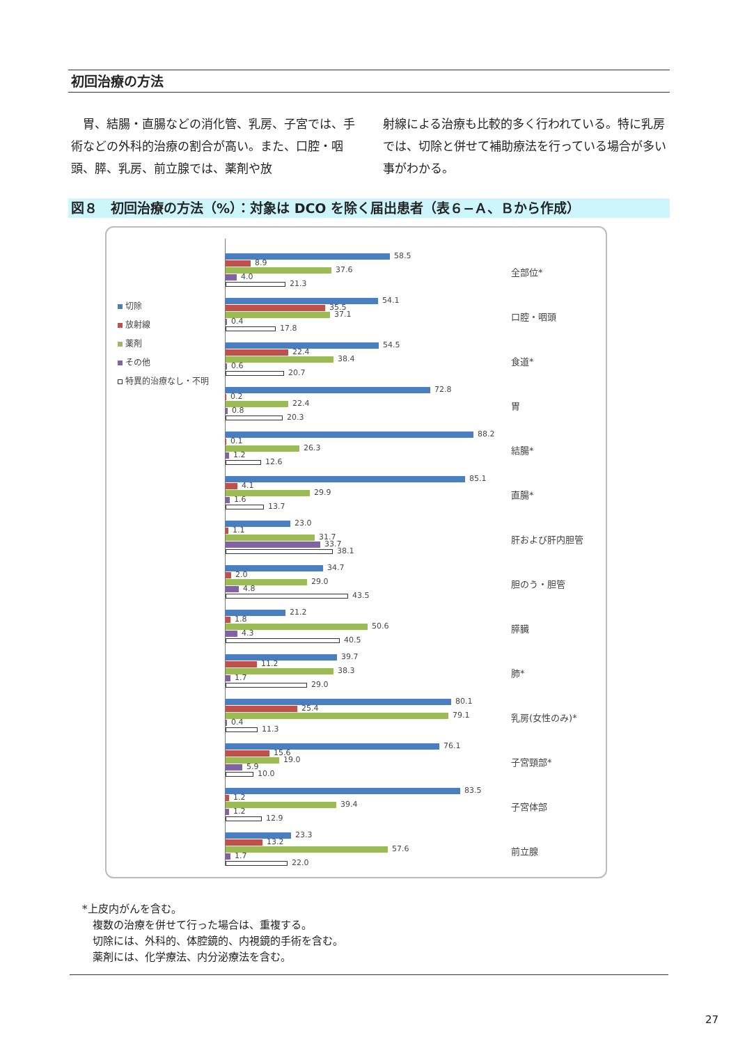初回治療の方法
　胃、結腸・直腸などの消化管、乳房、子宮では、手術などの外科的治療の割合が高い。また、口腔・咽頭、膵、乳房、前立腺では、薬剤や放
射線による治療も比較的多く行われている。特に乳房では、切除と併せて補助療法を行っている場合が多い事がわかる。
図８　初回治療の方法（%）：対象は DCO を除く届出患者（表６−Ａ、Ｂから作成）
切除
放射線
薬剤
その他
特異的治療なし・不明
58.5
8.9
37.6
4.0
21.3
全部位*
54.1
35.5
37.1
0.4
17.8
口腔・咽頭
54.5
22.4
38.4
0.6
20.7
食道*
72.8
0.2
22.4
0.8
20.3
胃
88.2
0.1
26.3
1.2
12.6
結腸*
85.1
4.1
29.9
1.6
13.7
直腸*
23.0
1.1
31.7
33.7
38.1
肝および肝内胆管
34.7
2.0
29.0
4.8
43.5
胆のう・胆管
21.2
1.8
50.6
4.3
40.5
膵臓
39.7
11.2
38.3
1.7
29.0
肺*
80.1
25.4
79.1
0.4
11.3
乳房(女性のみ)*
76.1
15.6
19.0
5.9
10.0
子宮頸部*
83.5
1.2
39.4
1.2
12.9
子宮体部
23.3
13.2
57.6
1.7
22.0
前立腺
*上皮内がんを含む。
　複数の治療を併せて行った場合は、重複する。
　切除には、外科的、体腔鏡的、内視鏡的手術を含む。
　薬剤には、化学療法、内分泌療法を含む。
27